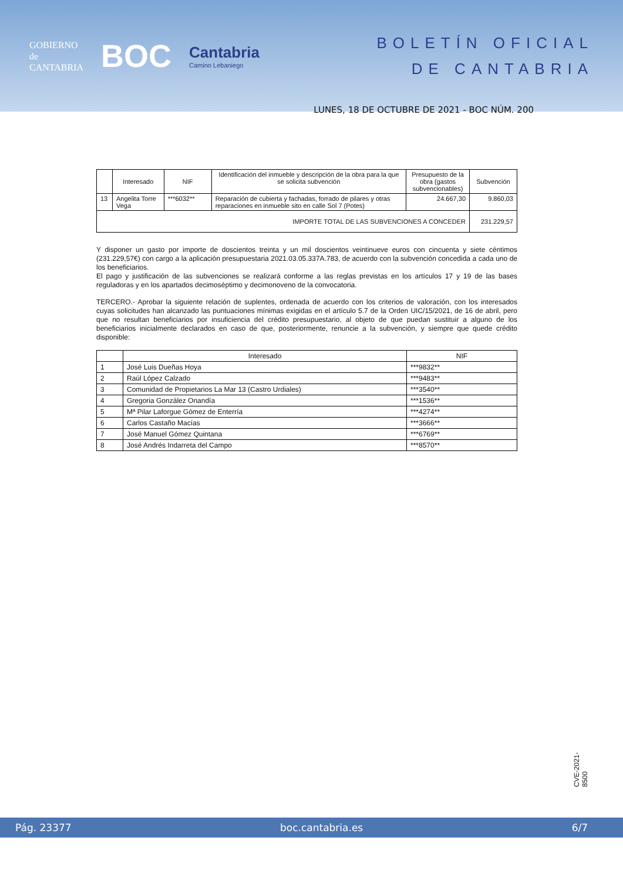GOBIERNO
de
CANTABRIA
BOC
Cantabria
Camino Lebaniego
BOLETÍN OFICIAL
DE CANTABRIA
LUNES, 18 DE OCTUBRE DE 2021 - BOC NÚM. 200
| | Interesado | NIF | Identificación del inmueble y descripción de la obra para la que se solicita subvención | Presupuesto de la obra (gastos subvencionables) | Subvención |
| --- | --- | --- | --- | --- | --- |
| 13 | Angelita Torre Vega | ***6032** | Reparación de cubierta y fachadas, forrado de pilares y otras reparaciones en inmueble sito en calle Sol 7 (Potes) | 24.667,30 | 9.860,03 |
| IMPORTE TOTAL DE LAS SUBVENCIONES A CONCEDER | | | | | 231.229,57 |
Y disponer un gasto por importe de doscientos treinta y un mil doscientos veintinueve euros con cincuenta y siete céntimos (231.229,57€) con cargo a la aplicación presupuestaria 2021.03.05.337A.783, de acuerdo con la subvención concedida a cada uno de los beneficiarios.
El pago y justificación de las subvenciones se realizará conforme a las reglas previstas en los artículos 17 y 19 de las bases reguladoras y en los apartados decimoséptimo y decimonoveno de la convocatoria.
TERCERO.- Aprobar la siguiente relación de suplentes, ordenada de acuerdo con los criterios de valoración, con los interesados cuyas solicitudes han alcanzado las puntuaciones mínimas exigidas en el artículo 5.7 de la Orden UIC/15/2021, de 16 de abril, pero que no resultan beneficiarios por insuficiencia del crédito presupuestario, al objeto de que puedan sustituir a alguno de los beneficiarios inicialmente declarados en caso de que, posteriormente, renuncie a la subvención, y siempre que quede crédito disponible:
| | Interesado | NIF |
| --- | --- | --- |
| 1 | José Luis Dueñas Hoya | ***9832** |
| 2 | Raúl López Calzado | ***9483** |
| 3 | Comunidad de Propietarios La Mar 13 (Castro Urdiales) | ***3540** |
| 4 | Gregoria González Onandía | ***1536** |
| 5 | Mª Pilar Laforgue Gómez de Enterría | ***4274** |
| 6 | Carlos Castaño Macías | ***3666** |
| 7 | José Manuel Gómez Quintana | ***6769** |
| 8 | José Andrés Indarreta del Campo | ***8570** |
CVE-2021-8500
Pág. 23377 boc.cantabria.es 6/7